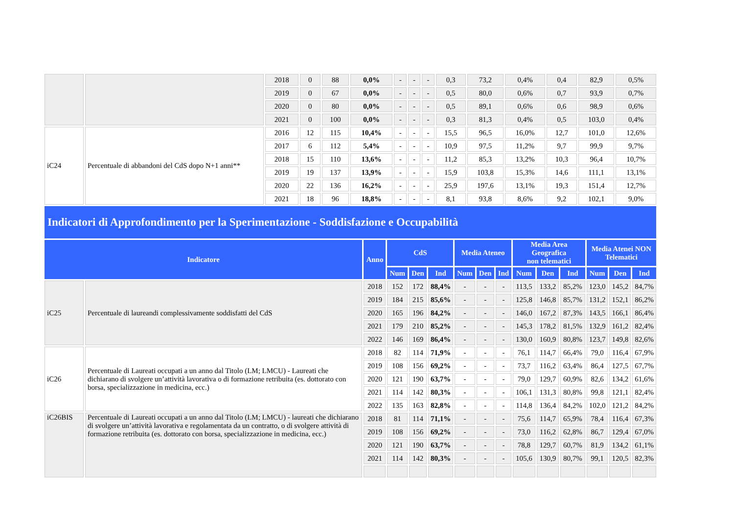| | | 2018 | 0 | 88 | 0,0% | - | - | - | 0,3 | 73,2 | 0,4% | 0,4 | 82,9 | 0,5% |
| | | 2019 | 0 | 67 | 0,0% | - | - | - | 0,5 | 80,0 | 0,6% | 0,7 | 93,9 | 0,7% |
| | | 2020 | 0 | 80 | 0,0% | - | - | - | 0,5 | 89,1 | 0,6% | 0,6 | 98,9 | 0,6% |
| | | 2021 | 0 | 100 | 0,0% | - | - | - | 0,3 | 81,3 | 0,4% | 0,5 | 103,0 | 0,4% |
| iC24 | Percentuale di abbandoni del CdS dopo N+1 anni** | 2016 | 12 | 115 | 10,4% | - | - | - | 15,5 | 96,5 | 16,0% | 12,7 | 101,0 | 12,6% |
| | | 2017 | 6 | 112 | 5,4% | - | - | - | 10,9 | 97,5 | 11,2% | 9,7 | 99,9 | 9,7% |
| | | 2018 | 15 | 110 | 13,6% | - | - | - | 11,2 | 85,3 | 13,2% | 10,3 | 96,4 | 10,7% |
| | | 2019 | 19 | 137 | 13,9% | - | - | - | 15,9 | 103,8 | 15,3% | 14,6 | 111,1 | 13,1% |
| | | 2020 | 22 | 136 | 16,2% | - | - | - | 25,9 | 197,6 | 13,1% | 19,3 | 151,4 | 12,7% |
| | | 2021 | 18 | 96 | 18,8% | - | - | - | 8,1 | 93,8 | 8,6% | 9,2 | 102,1 | 9,0% |
Indicatori di Approfondimento per la Sperimentazione - Soddisfazione e Occupabilità
| Indicatore | | Anno | CdS | | | Media Ateneo | | | Media Area Geografica non telematici | | | Media Atenei NON Telematici | | |
| --- | --- | --- | --- | --- | --- | --- | --- | --- | --- | --- | --- | --- | --- | --- |
| | | | Num | Den | Ind | Num | Den | Ind | Num | Den | Ind | Num | Den | Ind |
| iC25 | Percentuale di laureandi complessivamente soddisfatti del CdS | 2018 | 152 | 172 | 88,4% | - | - | - | 113,5 | 133,2 | 85,2% | 123,0 | 145,2 | 84,7% |
| | | 2019 | 184 | 215 | 85,6% | - | - | - | 125,8 | 146,8 | 85,7% | 131,2 | 152,1 | 86,2% |
| | | 2020 | 165 | 196 | 84,2% | - | - | - | 146,0 | 167,2 | 87,3% | 143,5 | 166,1 | 86,4% |
| | | 2021 | 179 | 210 | 85,2% | - | - | - | 145,3 | 178,2 | 81,5% | 132,9 | 161,2 | 82,4% |
| | | 2022 | 146 | 169 | 86,4% | - | - | - | 130,0 | 160,9 | 80,8% | 123,7 | 149,8 | 82,6% |
| iC26 | Percentuale di Laureati occupati a un anno dal Titolo (LM; LMCU) - Laureati che dichiarano di svolgere un’attività lavorativa o di formazione retribuita (es. dottorato con borsa, specializzazione in medicina, ecc.) | 2018 | 82 | 114 | 71,9% | - | - | - | 76,1 | 114,7 | 66,4% | 79,0 | 116,4 | 67,9% |
| | | 2019 | 108 | 156 | 69,2% | - | - | - | 73,7 | 116,2 | 63,4% | 86,4 | 127,5 | 67,7% |
| | | 2020 | 121 | 190 | 63,7% | - | - | - | 79,0 | 129,7 | 60,9% | 82,6 | 134,2 | 61,6% |
| | | 2021 | 114 | 142 | 80,3% | - | - | - | 106,1 | 131,3 | 80,8% | 99,8 | 121,1 | 82,4% |
| | | 2022 | 135 | 163 | 82,8% | - | - | - | 114,8 | 136,4 | 84,2% | 102,0 | 121,2 | 84,2% |
| iC26BIS | Percentuale di Laureati occupati a un anno dal Titolo (LM; LMCU) - laureati che dichiarano di svolgere un’attività lavorativa e regolamentata da un contratto, o di svolgere attività di formazione retribuita (es. dottorato con borsa, specializzazione in medicina, ecc.) | 2018 | 81 | 114 | 71,1% | - | - | - | 75,6 | 114,7 | 65,9% | 78,4 | 116,4 | 67,3% |
| | | 2019 | 108 | 156 | 69,2% | - | - | - | 73,0 | 116,2 | 62,8% | 86,7 | 129,4 | 67,0% |
| | | 2020 | 121 | 190 | 63,7% | - | - | - | 78,8 | 129,7 | 60,7% | 81,9 | 134,2 | 61,1% |
| | | 2021 | 114 | 142 | 80,3% | - | - | - | 105,6 | 130,9 | 80,7% | 99,1 | 120,5 | 82,3% |